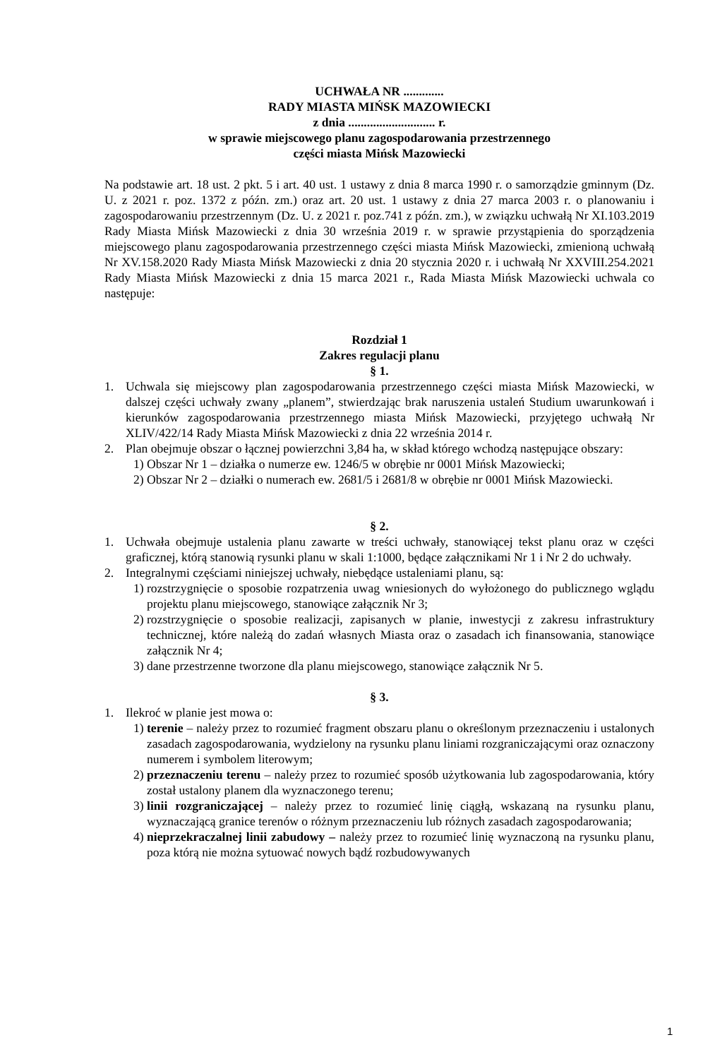UCHWAŁA NR .............
RADY MIASTA MIŃSK MAZOWIECKI
z dnia ............................ r.
w sprawie miejscowego planu zagospodarowania przestrzennego
części miasta Mińsk Mazowiecki
Na podstawie art. 18 ust. 2 pkt. 5 i art. 40 ust. 1 ustawy z dnia 8 marca 1990 r. o samorządzie gminnym (Dz. U. z 2021 r. poz. 1372 z późn. zm.) oraz art. 20 ust. 1 ustawy z dnia 27 marca 2003 r. o planowaniu i zagospodarowaniu przestrzennym (Dz. U. z 2021 r. poz.741 z późn. zm.), w związku uchwałą Nr XI.103.2019 Rady Miasta Mińsk Mazowiecki z dnia 30 września 2019 r. w sprawie przystąpienia do sporządzenia miejscowego planu zagospodarowania przestrzennego części miasta Mińsk Mazowiecki, zmienioną uchwałą Nr XV.158.2020 Rady Miasta Mińsk Mazowiecki z dnia 20 stycznia 2020 r. i uchwałą Nr XXVIII.254.2021 Rady Miasta Mińsk Mazowiecki z dnia 15 marca 2021 r., Rada Miasta Mińsk Mazowiecki uchwala co następuje:
Rozdział 1
Zakres regulacji planu
§ 1.
1. Uchwala się miejscowy plan zagospodarowania przestrzennego części miasta Mińsk Mazowiecki, w dalszej części uchwały zwany „planem”, stwierdzając brak naruszenia ustaleń Studium uwarunkowań i kierunków zagospodarowania przestrzennego miasta Mińsk Mazowiecki, przyjętego uchwałą Nr XLIV/422/14 Rady Miasta Mińsk Mazowiecki z dnia 22 września 2014 r.
2. Plan obejmuje obszar o łącznej powierzchni 3,84 ha, w skład którego wchodzą następujące obszary:
1) Obszar Nr 1 – działka o numerze ew. 1246/5 w obrębie nr 0001 Mińsk Mazowiecki;
2) Obszar Nr 2 – działki o numerach ew. 2681/5 i 2681/8 w obrębie nr 0001 Mińsk Mazowiecki.
§ 2.
1. Uchwała obejmuje ustalenia planu zawarte w treści uchwały, stanowiącej tekst planu oraz w części graficznej, którą stanowią rysunki planu w skali 1:1000, będące załącznikami Nr 1 i Nr 2 do uchwały.
2. Integralnymi częściami niniejszej uchwały, niebędące ustaleniami planu, są:
1) rozstrzygnięcie o sposobie rozpatrzenia uwag wniesionych do wyłożonego do publicznego wglądu projektu planu miejscowego, stanowiące załącznik Nr 3;
2) rozstrzygnięcie o sposobie realizacji, zapisanych w planie, inwestycji z zakresu infrastruktury technicznej, które należą do zadań własnych Miasta oraz o zasadach ich finansowania, stanowiące załącznik Nr 4;
3) dane przestrzenne tworzone dla planu miejscowego, stanowiące załącznik Nr 5.
§ 3.
1. Ilekroć w planie jest mowa o:
1) terenie – należy przez to rozumieć fragment obszaru planu o określonym przeznaczeniu i ustalonych zasadach zagospodarowania, wydzielony na rysunku planu liniami rozgraniczającymi oraz oznaczony numerem i symbolem literowym;
2) przeznaczeniu terenu – należy przez to rozumieć sposób użytkowania lub zagospodarowania, który został ustalony planem dla wyznaczonego terenu;
3) linii rozgraniczającej – należy przez to rozumieć linię ciągłą, wskazaną na rysunku planu, wyznaczającą granice terenów o różnym przeznaczeniu lub różnych zasadach zagospodarowania;
4) nieprzekraczalnej linii zabudowy – należy przez to rozumieć linię wyznaczoną na rysunku planu, poza którą nie można sytuować nowych bądź rozbudowywanych
1